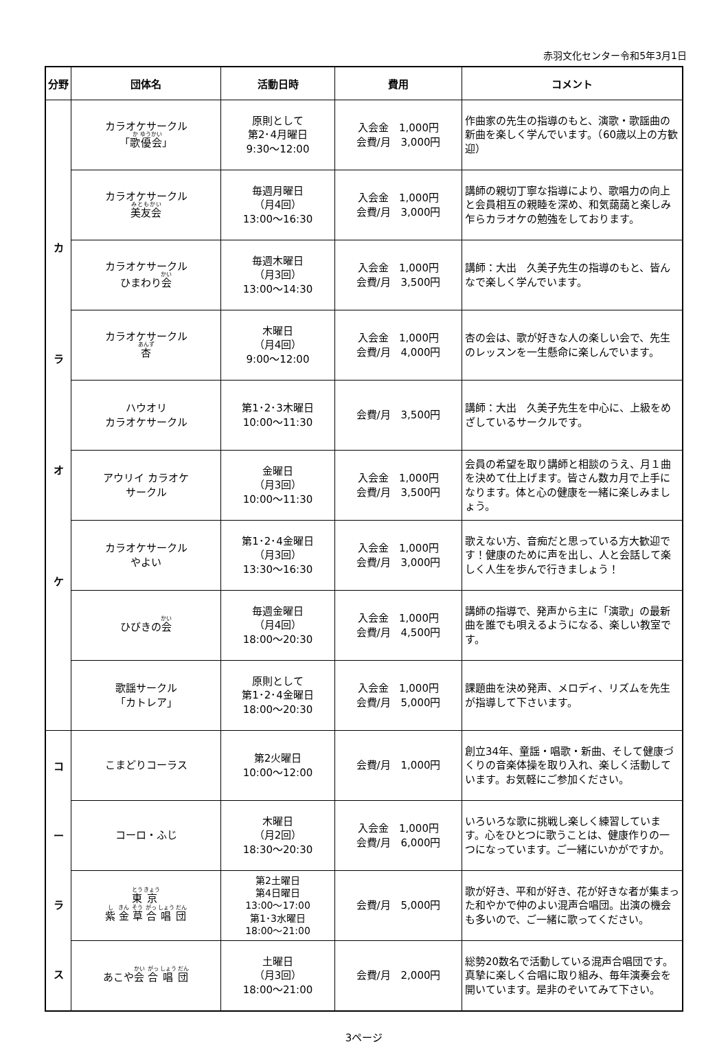赤羽文化センター令和5年3月1日
| 分野 | 団体名 | 活動日時 | 費用 | コメント |
| --- | --- | --- | --- | --- |
| カ ラ オ ケ | カラオケサークル 「 歌 優会 」 | 原則として 第2･4月曜日 9:30～12:00 | 入会金 1,000円 会費/月 3,000円 | 作曲家の先生の指導のもと、演歌・歌謡曲の新曲を楽しく学んでいます。（60歳以上の方歓迎） |
| | カラオケサークル 美友会 | 毎週月曜日 （月4回） 13:00～16:30 | 入会金 1,000円 会費/月 3,000円 | 講師の親切丁寧な指導により、歌唱力の向上と会員相互の親睦を深め、和気藹藹と楽しみ乍らカラオケの勉強をしております。 |
| | カラオケサークル ひまわり 会 | 毎週木曜日 （月3回） 13:00～14:30 | 入会金 1,000円 会費/月 3,500円 | 講師：大出 久美子先生の指導のもと、皆んなで楽しく学んでいます。 |
| | カラオケサークル 杏 | 木曜日 （月4回） 9:00～12:00 | 入会金 1,000円 会費/月 4,000円 | 杏の会は、歌が好きな人の楽しい会で、先生のレッスンを一生懸命に楽しんでいます。 |
| | ハウオリ カラオケサークル | 第1･2･3木曜日 10:00～11:30 | 会費/月 3,500円 | 講師：大出 久美子先生を中心に、上級をめざしているサークルです。 |
| | アウリイ カラオケ サークル | 金曜日 （月3回） 10:00～11:30 | 入会金 1,000円 会費/月 3,500円 | 会員の希望を取り講師と相談のうえ、月１曲を決めて仕上げます。皆さん数カ月で上手になります。体と心の健康を一緒に楽しみましょう。 |
| | カラオケサークル やよい | 第1･2･4金曜日 （月3回） 13:30～16:30 | 入会金 1,000円 会費/月 3,000円 | 歌えない方、音痴だと思っている方大歓迎です！健康のために声を出し、人と会話して楽しく人生を歩んで行きましょう！ |
| | ひびきの 会 | 毎週金曜日 （月4回） 18:00～20:30 | 入会金 1,000円 会費/月 4,500円 | 講師の指導で、発声から主に「演歌」の最新曲を誰でも唄えるようになる、楽しい教室です。 |
| | 歌謡サークル 「カトレア」 | 原則として 第1･2･4金曜日 18:00～20:30 | 入会金 1,000円 会費/月 5,000円 | 課題曲を決め発声、メロディ、リズムを先生が指導して下さいます。 |
| コ ー ラ ス | こまどりコーラス | 第2火曜日 10:00～12:00 | 会費/月 1,000円 | 創立34年、童謡・唱歌・新曲、そして健康づくりの音楽体操を取り入れ、楽しく活動しています。お気軽にご参加ください。 |
| | コーロ・ふじ | 木曜日 （月2回） 18:30～20:30 | 入会金 1,000円 会費/月 6,000円 | いろいろな歌に挑戦し楽しく練習しています。心をひとつに歌うことは、健康作りの一つになっています。ご一緒にいかがですか。 |
| | 東 京 紫 金 草 合 唱 団 | 第2土曜日 第4日曜日 13:00～17:00 第1･3水曜日 18:00～21:00 | 会費/月 5,000円 | 歌が好き、平和が好き、花が好きな者が集まった和やかで仲のよい混声合唱団。出演の機会も多いので、ご一緒に歌ってください。 |
| | あこや 会 合 唱 団 | 土曜日 （月3回） 18:00～21:00 | 会費/月 2,000円 | 総勢20数名で活動している混声合唱団です。真摯に楽しく合唱に取り組み、毎年演奏会を開いています。是非のぞいてみて下さい。 |
3ページ